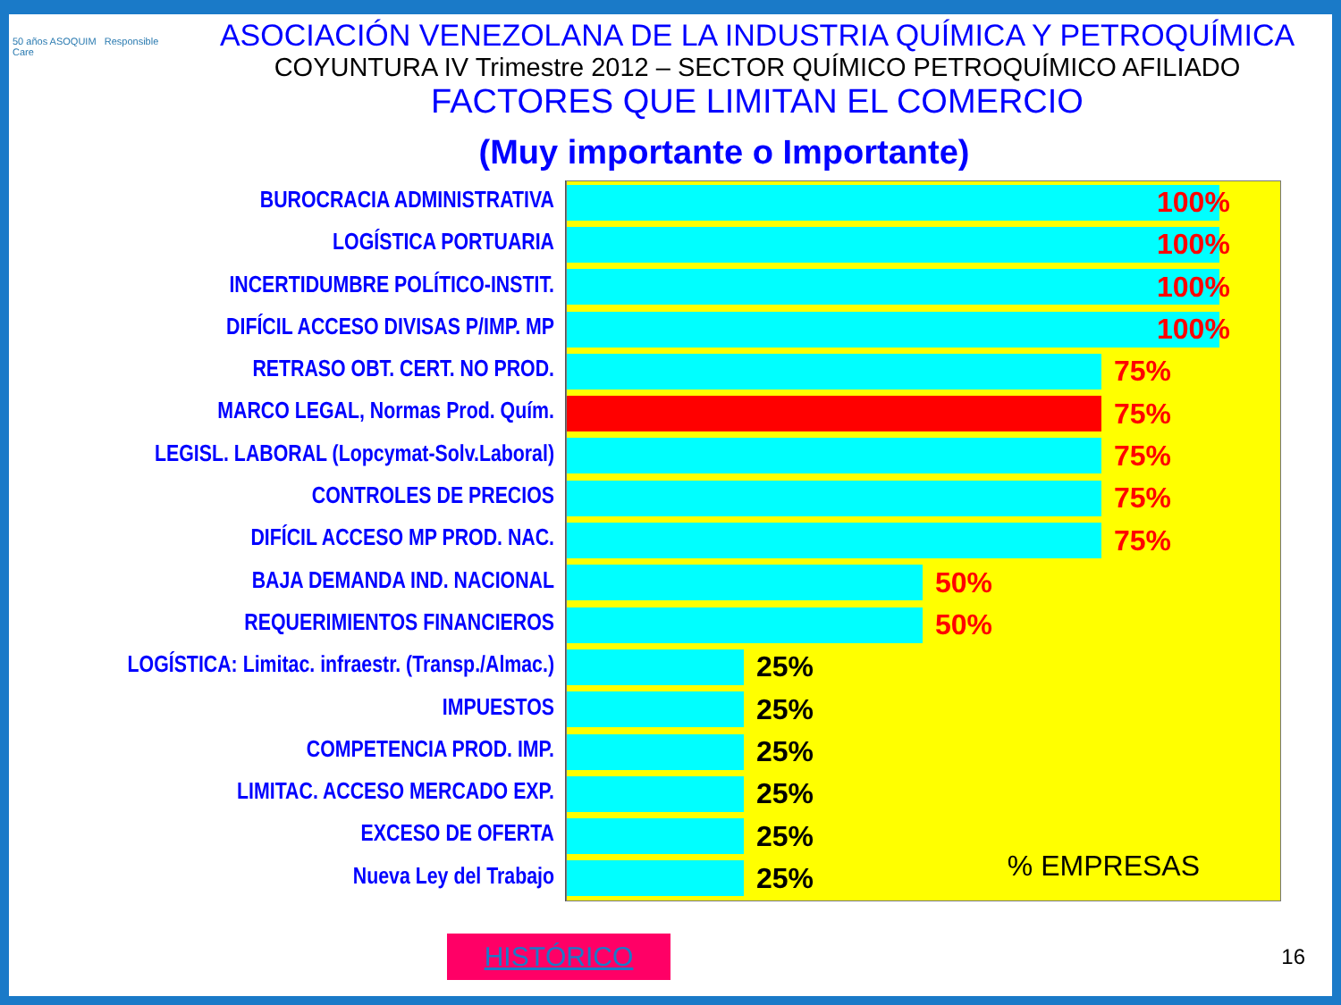50 años ASOQUIM Responsible Care
ASOCIACIÓN VENEZOLANA DE LA INDUSTRIA QUÍMICA Y PETROQUÍMICA
COYUNTURA IV Trimestre 2012 – SECTOR QUÍMICO PETROQUÍMICO AFILIADO
FACTORES QUE LIMITAN EL COMERCIO
(Muy importante o Importante)
BUROCRACIA ADMINISTRATIVA
LOGÍSTICA PORTUARIA
INCERTIDUMBRE POLÍTICO-INSTIT.
DIFÍCIL ACCESO DIVISAS P/IMP. MP
RETRASO OBT. CERT. NO PROD.
MARCO LEGAL, Normas Prod. Quím.
LEGISL. LABORAL (Lopcymat-Solv.Laboral)
CONTROLES DE PRECIOS
DIFÍCIL ACCESO MP PROD. NAC.
BAJA DEMANDA IND. NACIONAL
REQUERIMIENTOS FINANCIEROS
LOGÍSTICA: Limitac. infraestr. (Transp./Almac.)
IMPUESTOS
COMPETENCIA PROD. IMP.
LIMITAC. ACCESO MERCADO EXP.
EXCESO DE OFERTA
Nueva Ley del Trabajo
100%
100%
100%
100%
75%
75%
75%
75%
75%
50%
50%
25%
25%
25%
25%
25%
25%
% EMPRESAS
HISTÓRICO
16